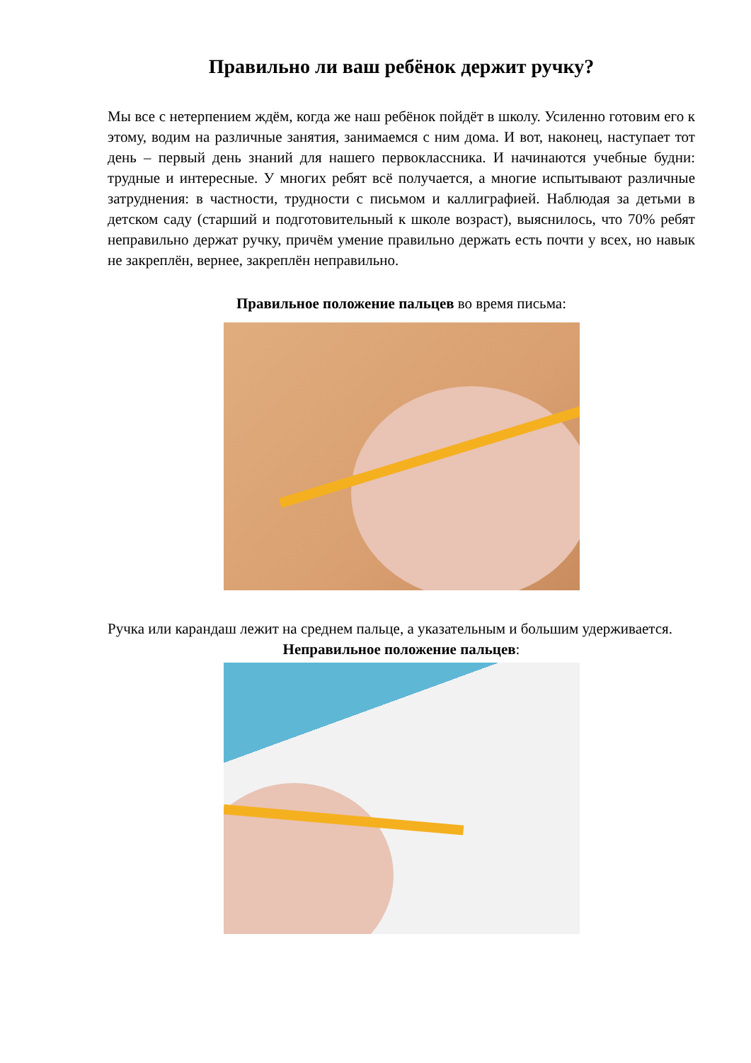Правильно ли ваш ребёнок держит ручку?
Мы все с нетерпением ждём, когда же наш ребёнок пойдёт в школу. Усиленно готовим его к этому, водим на различные занятия, занимаемся с ним дома. И вот, наконец, наступает тот день – первый день знаний для нашего первоклассника. И начинаются учебные будни: трудные и интересные. У многих ребят всё получается, а многие испытывают различные затруднения: в частности, трудности с письмом и каллиграфией. Наблюдая за детьми в детском саду (старший и подготовительный к школе возраст), выяснилось, что 70% ребят неправильно держат ручку, причём умение правильно держать есть почти у всех, но навык не закреплён, вернее, закреплён неправильно.
Правильное положение пальцев во время письма:
Ручка или карандаш лежит на среднем пальце, а указательным и большим удерживается.
Неправильное положение пальцев: